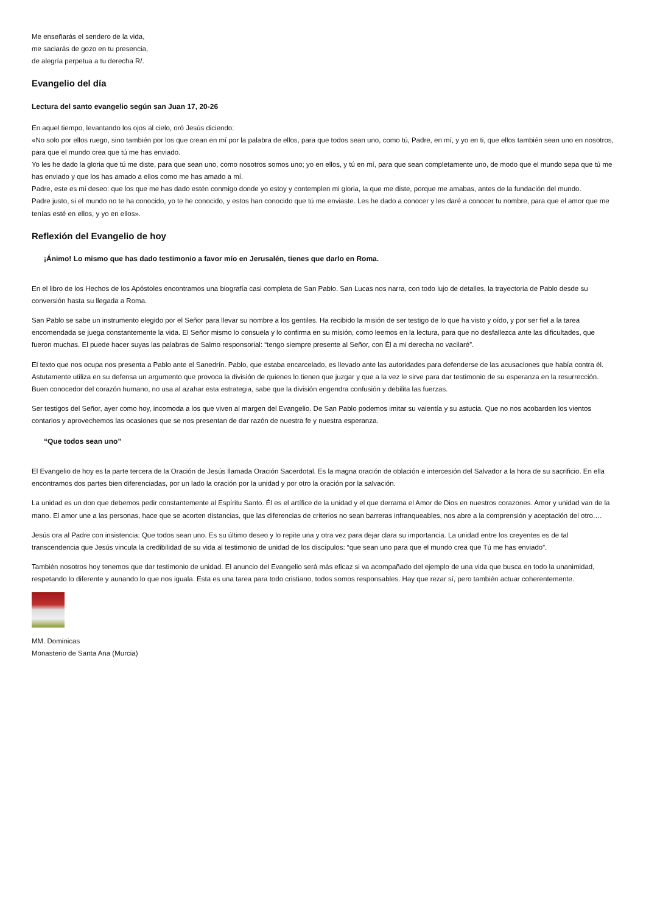Me enseñarás el sendero de la vida,
me saciarás de gozo en tu presencia,
de alegría perpetua a tu derecha R/.
Evangelio del día
Lectura del santo evangelio según san Juan 17, 20-26
En aquel tiempo, levantando los ojos al cielo, oró Jesús diciendo:
«No solo por ellos ruego, sino también por los que crean en mí por la palabra de ellos, para que todos sean uno, como tú, Padre, en mí, y yo en ti, que ellos también sean uno en nosotros, para que el mundo crea que tú me has enviado.
Yo les he dado la gloria que tú me diste, para que sean uno, como nosotros somos uno; yo en ellos, y tú en mí, para que sean completamente uno, de modo que el mundo sepa que tú me has enviado y que los has amado a ellos como me has amado a mí.
Padre, este es mi deseo: que los que me has dado estén conmigo donde yo estoy y contemplen mi gloria, la que me diste, porque me amabas, antes de la fundación del mundo.
Padre justo, si el mundo no te ha conocido, yo te he conocido, y estos han conocido que tú me enviaste. Les he dado a conocer y les daré a conocer tu nombre, para que el amor que me tenías esté en ellos, y yo en ellos».
Reflexión del Evangelio de hoy
¡Ánimo! Lo mismo que has dado testimonio a favor mío en Jerusalén, tienes que darlo en Roma.
En el libro de los Hechos de los Apóstoles encontramos una biografía casi completa de San Pablo. San Lucas nos narra, con todo lujo de detalles, la trayectoria de Pablo desde su conversión hasta su llegada a Roma.
San Pablo se sabe un instrumento elegido por el Señor para llevar su nombre a los gentiles. Ha recibido la misión de ser testigo de lo que ha visto y oído, y por ser fiel a la tarea encomendada se juega constantemente la vida. El Señor mismo lo consuela y lo confirma en su misión, como leemos en la lectura, para que no desfallezca ante las dificultades, que fueron muchas. El puede hacer suyas las palabras de Salmo responsorial: “tengo siempre presente al Señor, con Él a mi derecha no vacilaré”.
El texto que nos ocupa nos presenta a Pablo ante el Sanedrín. Pablo, que estaba encarcelado, es llevado ante las autoridades para defenderse de las acusaciones que había contra él. Astutamente utiliza en su defensa un argumento que provoca la división de quienes lo tienen que juzgar y que a la vez le sirve para dar testimonio de su esperanza en la resurrección. Buen conocedor del corazón humano, no usa al azahar esta estrategia, sabe que la división engendra confusión y debilita las fuerzas.
Ser testigos del Señor, ayer como hoy, incomoda a los que viven al margen del Evangelio. De San Pablo podemos imitar su valentía y su astucia. Que no nos acobarden los vientos contarios y aprovechemos las ocasiones que se nos presentan de dar razón de nuestra fe y nuestra esperanza.
“Que todos sean uno”
El Evangelio de hoy es la parte tercera de la Oración de Jesús llamada Oración Sacerdotal. Es la magna oración de oblación e intercesión del Salvador a la hora de su sacrificio. En ella encontramos dos partes bien diferenciadas, por un lado la oración por la unidad y por otro la oración por la salvación.
La unidad es un don que debemos pedir constantemente al Espíritu Santo. Él es el artífice de la unidad y el que derrama el Amor de Dios en nuestros corazones. Amor y unidad van de la mano. El amor une a las personas, hace que se acorten distancias, que las diferencias de criterios no sean barreras infranqueables, nos abre a la comprensión y aceptación del otro….
Jesús ora al Padre con insistencia: Que todos sean uno. Es su último deseo y lo repite una y otra vez para dejar clara su importancia. La unidad entre los creyentes es de tal transcendencia que Jesús vincula la credibilidad de su vida al testimonio de unidad de los discípulos: “que sean uno para que el mundo crea que Tú me has enviado”.
También nosotros hoy tenemos que dar testimonio de unidad. El anuncio del Evangelio será más eficaz si va acompañado del ejemplo de una vida que busca en todo la unanimidad, respetando lo diferente y aunando lo que nos iguala. Esta es una tarea para todo cristiano, todos somos responsables. Hay que rezar sí, pero también actuar coherentemente.
MM. Dominicas
Monasterio de Santa Ana (Murcia)